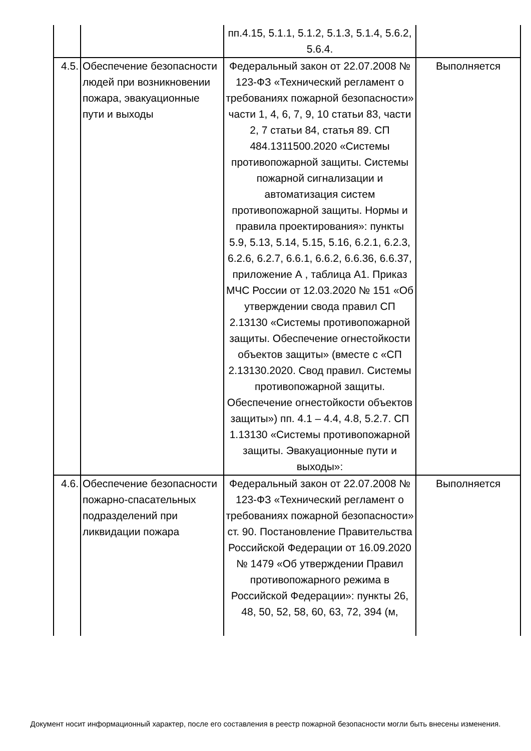| | | пп.4.15, 5.1.1, 5.1.2, 5.1.3, 5.1.4, 5.6.2, 5.6.4. | |
| 4.5. | Обеспечение безопасности людей при возникновении пожара, эвакуационные пути и выходы | Федеральный закон от 22.07.2008 № 123-ФЗ «Технический регламент о требованиях пожарной безопасности» части 1, 4, 6, 7, 9, 10 статьи 83, части 2, 7 статьи 84, статья 89. СП 484.1311500.2020 «Системы противопожарной защиты. Системы пожарной сигнализации и автоматизация систем противопожарной защиты. Нормы и правила проектирования»: пункты 5.9, 5.13, 5.14, 5.15, 5.16, 6.2.1, 6.2.3, 6.2.6, 6.2.7, 6.6.1, 6.6.2, 6.6.36, 6.6.37, приложение А , таблица А1. Приказ МЧС России от 12.03.2020 № 151 «Об утверждении свода правил СП 2.13130 «Системы противопожарной защиты. Обеспечение огнестойкости объектов защиты» (вместе с «СП 2.13130.2020. Свод правил. Системы противопожарной защиты. Обеспечение огнестойкости объектов защиты») пп. 4.1 – 4.4, 4.8, 5.2.7. СП 1.13130 «Системы противопожарной защиты. Эвакуационные пути и выходы»: | Выполняется |
| 4.6. | Обеспечение безопасности пожарно-спасательных подразделений при ликвидации пожара | Федеральный закон от 22.07.2008 № 123-ФЗ «Технический регламент о требованиях пожарной безопасности» ст. 90. Постановление Правительства Российской Федерации от 16.09.2020 № 1479 «Об утверждении Правил противопожарного режима в Российской Федерации»: пункты 26, 48, 50, 52, 58, 60, 63, 72, 394 (м, | Выполняется |
Документ носит информационный характер, после его составления в реестр пожарной безопасности могли быть внесены изменения.